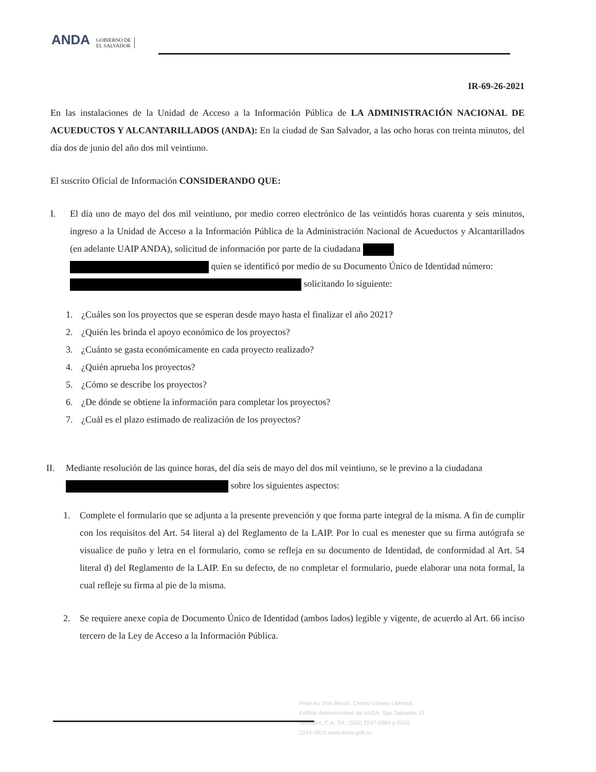ANDA
GOBIERNO DE
EL SALVADOR
IR-69-26-2021
En las instalaciones de la Unidad de Acceso a la Información Pública de LA ADMINISTRACIÓN NACIONAL DE ACUEDUCTOS Y ALCANTARILLADOS (ANDA): En la ciudad de San Salvador, a las ocho horas con treinta minutos, del día dos de junio del año dos mil veintiuno.
El suscrito Oficial de Información CONSIDERANDO QUE:
I. El día uno de mayo del dos mil veintiuno, por medio correo electrónico de las veintidós horas cuarenta y seis minutos, ingreso a la Unidad de Acceso a la Información Pública de la Administración Nacional de Acueductos y Alcantarillados (en adelante UAIP ANDA), solicitud de información por parte de la ciudadana
quien se identificó por medio de su Documento Único de Identidad número:
solicitando lo siguiente:
1. ¿Cuáles son los proyectos que se esperan desde mayo hasta el finalizar el año 2021?
2. ¿Quién les brinda el apoyo económico de los proyectos?
3. ¿Cuánto se gasta económicamente en cada proyecto realizado?
4. ¿Quién aprueba los proyectos?
5. ¿Cómo se describe los proyectos?
6. ¿De dónde se obtiene la información para completar los proyectos?
7. ¿Cuál es el plazo estimado de realización de los proyectos?
II. Mediante resolución de las quince horas, del día seis de mayo del dos mil veintiuno, se le previno a la ciudadana
sobre los siguientes aspectos:
1. Complete el formulario que se adjunta a la presente prevención y que forma parte integral de la misma. A fin de cumplir con los requisitos del Art. 54 literal a) del Reglamento de la LAIP. Por lo cual es menester que su firma autógrafa se visualice de puño y letra en el formulario, como se refleja en su documento de Identidad, de conformidad al Art. 54 literal d) del Reglamento de la LAIP. En su defecto, de no completar el formulario, puede elaborar una nota formal, la cual refleje su firma al pie de la misma.
2. Se requiere anexe copia de Documento Único de Identidad (ambos lados) legible y vigente, de acuerdo al Art. 66 inciso tercero de la Ley de Acceso a la Información Pública.
Final Av. Don Bosco, Centro Urbano Libertad,
Edificio Administrativo de ANDA, San Salvador, El
Salvador, C.A. Tel.: (503) 2247-2884 y (503)
2244-2610 www.anda.gob.sv